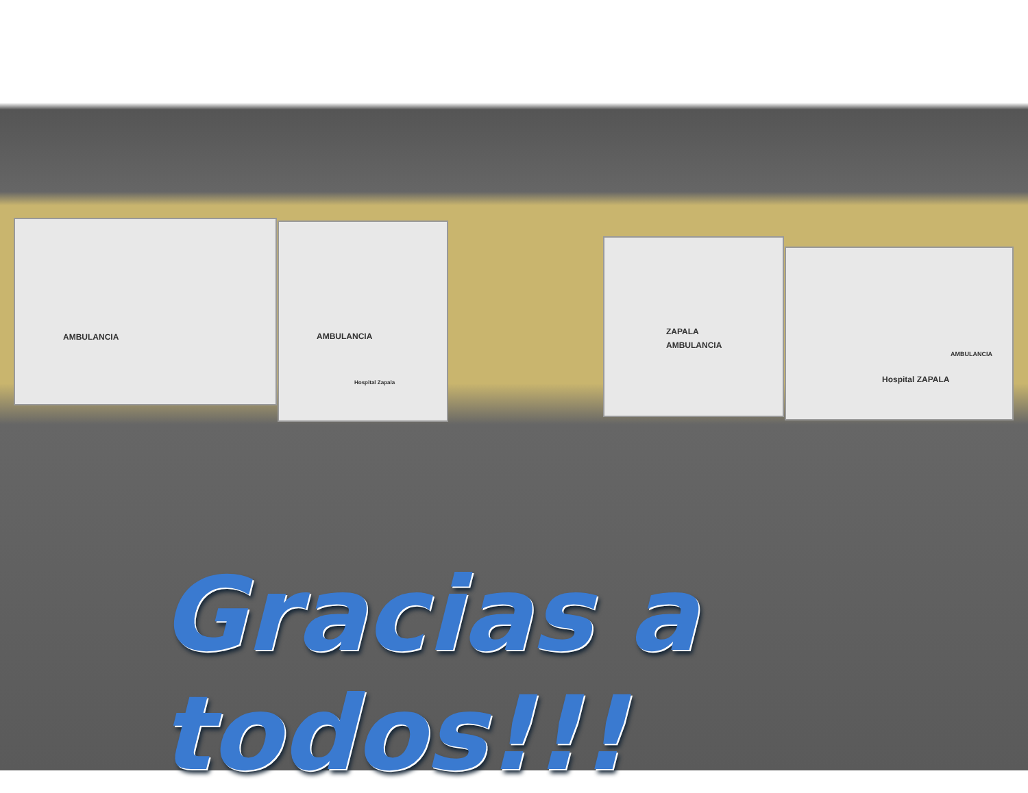AMBULANCIA
AMBULANCIA
Hospital Zapala
AMBULANCIA
ZAPALA
AMBULANCIA
Hospital ZAPALA
Gracias a todos!!!